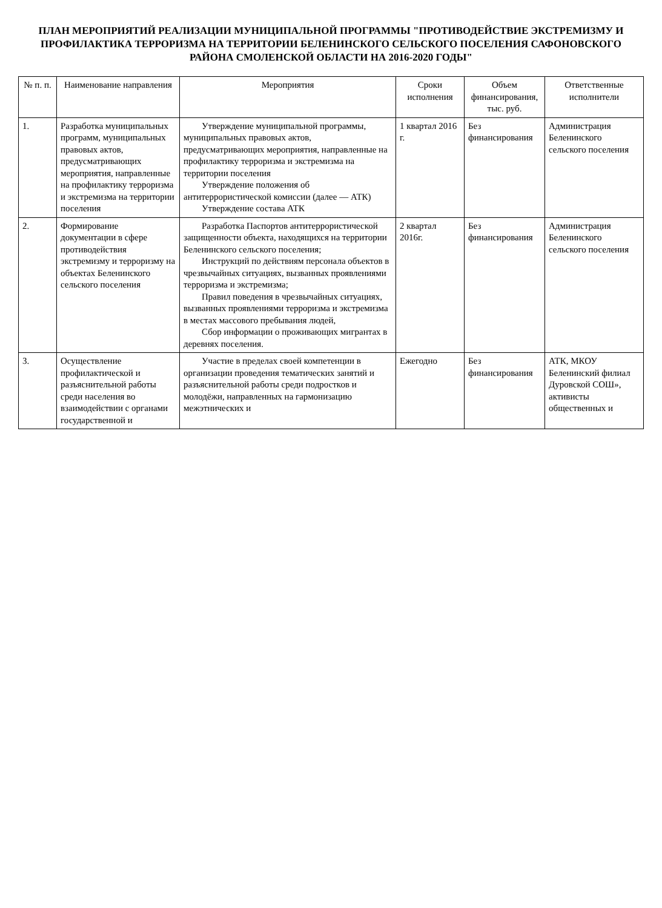ПЛАН МЕРОПРИЯТИЙ РЕАЛИЗАЦИИ МУНИЦИПАЛЬНОЙ ПРОГРАММЫ "ПРОТИВОДЕЙСТВИЕ ЭКСТРЕМИЗМУ И ПРОФИЛАКТИКА ТЕРРОРИЗМА НА ТЕРРИТОРИИ БЕЛЕНИНСКОГО СЕЛЬСКОГО ПОСЕЛЕНИЯ САФОНОВСКОГО РАЙОНА СМОЛЕНСКОЙ ОБЛАСТИ НА 2016-2020 ГОДЫ"
| № п. п. | Наименование направления | Мероприятия | Сроки исполнения | Объем финансирования, тыс. руб. | Ответственные исполнители |
| --- | --- | --- | --- | --- | --- |
| 1. | Разработка муниципальных программ, муниципальных правовых актов, предусматривающих мероприятия, направленные на профилактику терроризма и экстремизма на территории поселения | Утверждение муниципальной программы, муниципальных правовых актов, предусматривающих мероприятия, направленные на профилактику терроризма и экстремизма на территории поселения Утверждение положения об антитеррористической комиссии (далее — АТК) Утверждение состава АТК | 1 квартал 2016 г. | Без финансирования | Администрация Беленинского сельского поселения |
| 2. | Формирование документации в сфере противодействия экстремизму и терроризму на объектах Беленинского сельского поселения | Разработка Паспортов антитеррористической защищенности объекта, находящихся на территории Беленинского сельского поселения; Инструкций по действиям персонала объектов в чрезвычайных ситуациях, вызванных проявлениями терроризма и экстремизма; Правил поведения в чрезвычайных ситуациях, вызванных проявлениями терроризма и экстремизма в местах массового пребывания людей, Сбор информации о проживающих мигрантах в деревнях поселения. | 2 квартал 2016г. | Без финансирования | Администрация Беленинского сельского поселения |
| 3. | Осуществление профилактической и разъяснительной работы среди населения во взаимодействии с органами государственной и | Участие в пределах своей компетенции в организации проведения тематических занятий и разъяснительной работы среди подростков и молодёжи, направленных на гармонизацию межэтнических и | Ежегодно | Без финансирования | АТК, МКОУ Беленинский филиал Дуровской СОШ», активисты общественных и |